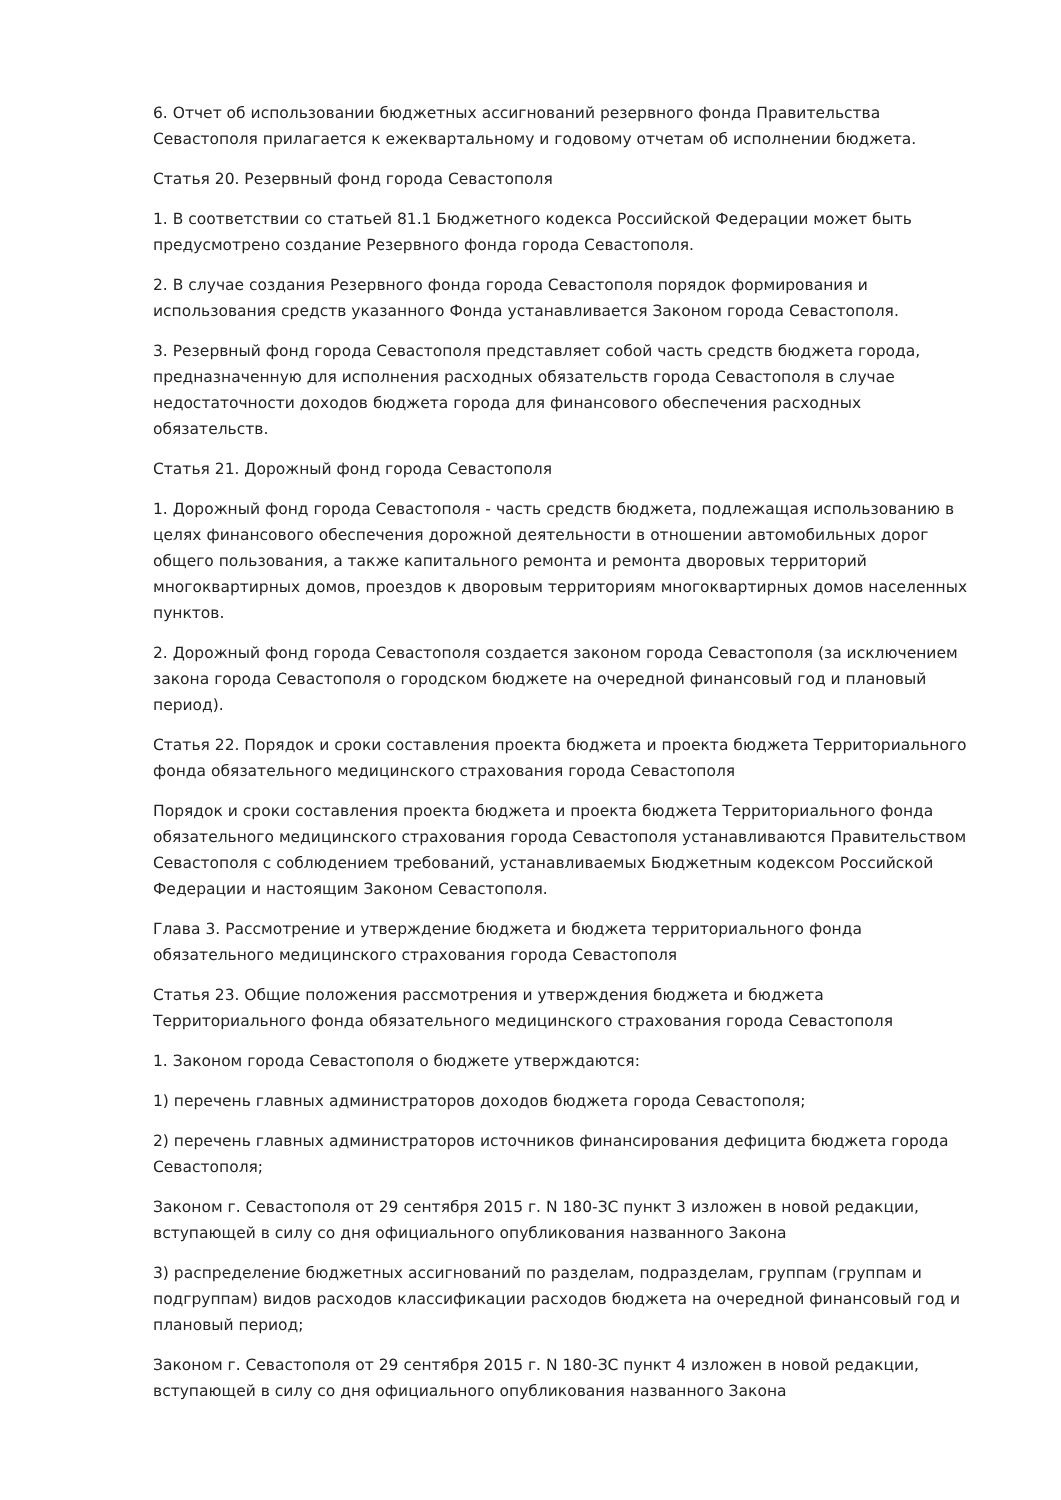6. Отчет об использовании бюджетных ассигнований резервного фонда Правительства Севастополя прилагается к ежеквартальному и годовому отчетам об исполнении бюджета.
Статья 20. Резервный фонд города Севастополя
1. В соответствии со статьей 81.1 Бюджетного кодекса Российской Федерации может быть предусмотрено создание Резервного фонда города Севастополя.
2. В случае создания Резервного фонда города Севастополя порядок формирования и использования средств указанного Фонда устанавливается Законом города Севастополя.
3. Резервный фонд города Севастополя представляет собой часть средств бюджета города, предназначенную для исполнения расходных обязательств города Севастополя в случае недостаточности доходов бюджета города для финансового обеспечения расходных обязательств.
Статья 21. Дорожный фонд города Севастополя
1. Дорожный фонд города Севастополя - часть средств бюджета, подлежащая использованию в целях финансового обеспечения дорожной деятельности в отношении автомобильных дорог общего пользования, а также капитального ремонта и ремонта дворовых территорий многоквартирных домов, проездов к дворовым территориям многоквартирных домов населенных пунктов.
2. Дорожный фонд города Севастополя создается законом города Севастополя (за исключением закона города Севастополя о городском бюджете на очередной финансовый год и плановый период).
Статья 22. Порядок и сроки составления проекта бюджета и проекта бюджета Территориального фонда обязательного медицинского страхования города Севастополя
Порядок и сроки составления проекта бюджета и проекта бюджета Территориального фонда обязательного медицинского страхования города Севастополя устанавливаются Правительством Севастополя с соблюдением требований, устанавливаемых Бюджетным кодексом Российской Федерации и настоящим Законом Севастополя.
Глава 3. Рассмотрение и утверждение бюджета и бюджета территориального фонда обязательного медицинского страхования города Севастополя
Статья 23. Общие положения рассмотрения и утверждения бюджета и бюджета Территориального фонда обязательного медицинского страхования города Севастополя
1. Законом города Севастополя о бюджете утверждаются:
1) перечень главных администраторов доходов бюджета города Севастополя;
2) перечень главных администраторов источников финансирования дефицита бюджета города Севастополя;
Законом г. Севастополя от 29 сентября 2015 г. N 180-ЗС пункт 3 изложен в новой редакции, вступающей в силу со дня официального опубликования названного Закона
3) распределение бюджетных ассигнований по разделам, подразделам, группам (группам и подгруппам) видов расходов классификации расходов бюджета на очередной финансовый год и плановый период;
Законом г. Севастополя от 29 сентября 2015 г. N 180-ЗС пункт 4 изложен в новой редакции, вступающей в силу со дня официального опубликования названного Закона